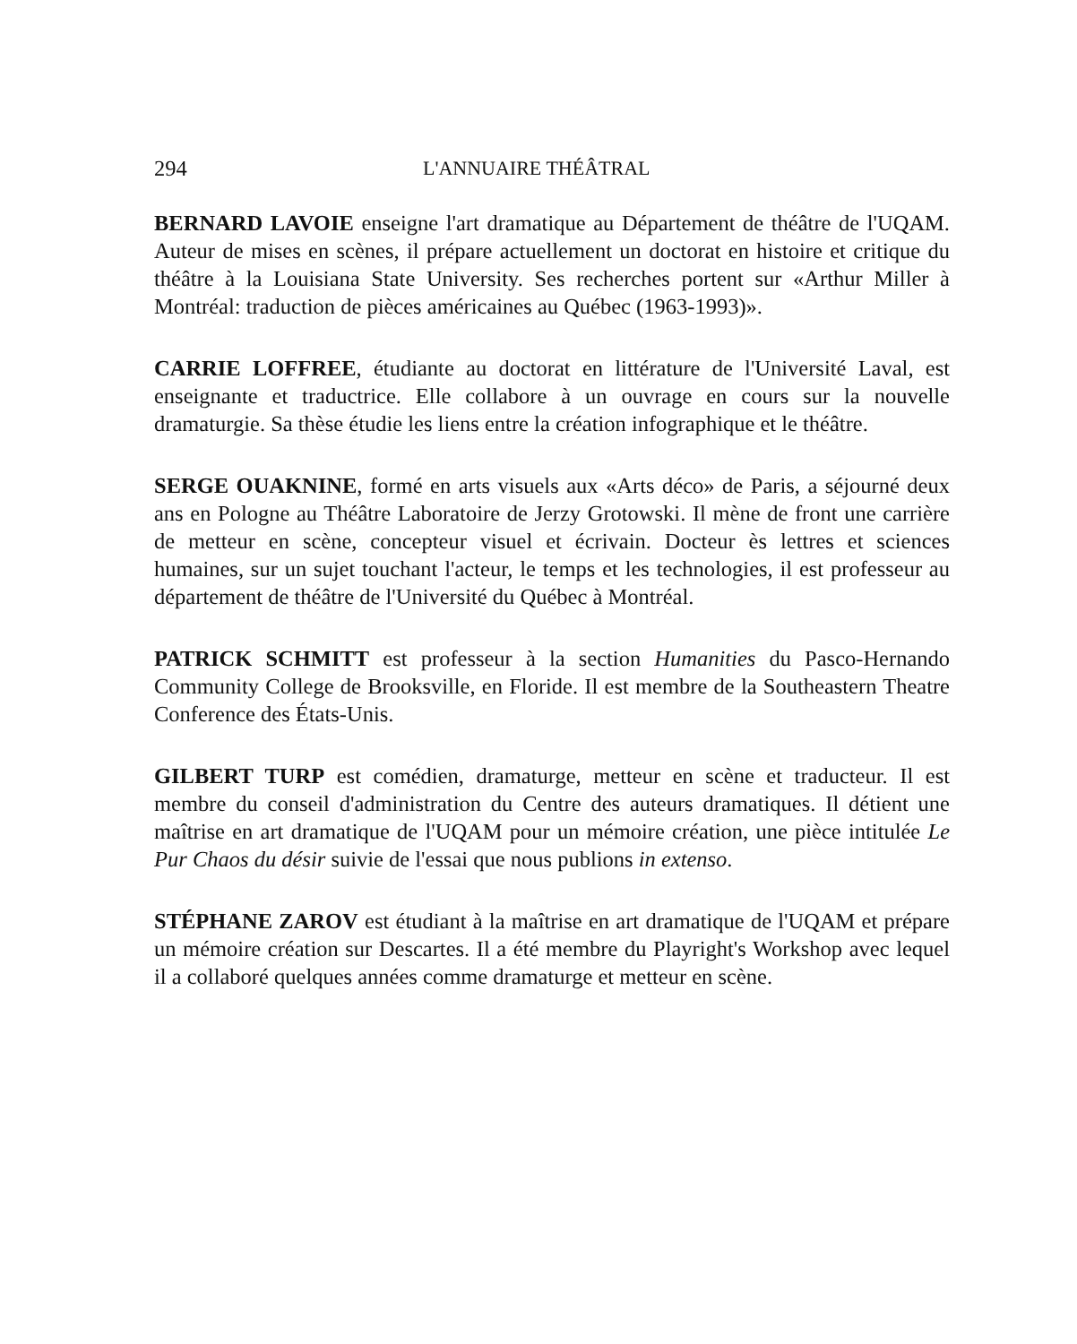294 L'ANNUAIRE THÉÂTRAL
BERNARD LAVOIE enseigne l'art dramatique au Département de théâtre de l'UQAM. Auteur de mises en scènes, il prépare actuellement un doctorat en histoire et critique du théâtre à la Louisiana State University. Ses recherches portent sur «Arthur Miller à Montréal: traduction de pièces américaines au Québec (1963-1993)».
CARRIE LOFFREE, étudiante au doctorat en littérature de l'Université Laval, est enseignante et traductrice. Elle collabore à un ouvrage en cours sur la nouvelle dramaturgie. Sa thèse étudie les liens entre la création infographique et le théâtre.
SERGE OUAKNINE, formé en arts visuels aux «Arts déco» de Paris, a séjourné deux ans en Pologne au Théâtre Laboratoire de Jerzy Grotowski. Il mène de front une carrière de metteur en scène, concepteur visuel et écrivain. Docteur ès lettres et sciences humaines, sur un sujet touchant l'acteur, le temps et les technologies, il est professeur au département de théâtre de l'Université du Québec à Montréal.
PATRICK SCHMITT est professeur à la section Humanities du Pasco-Hernando Community College de Brooksville, en Floride. Il est membre de la Southeastern Theatre Conference des États-Unis.
GILBERT TURP est comédien, dramaturge, metteur en scène et traducteur. Il est membre du conseil d'administration du Centre des auteurs dramatiques. Il détient une maîtrise en art dramatique de l'UQAM pour un mémoire création, une pièce intitulée Le Pur Chaos du désir suivie de l'essai que nous publions in extenso.
STÉPHANE ZAROV est étudiant à la maîtrise en art dramatique de l'UQAM et prépare un mémoire création sur Descartes. Il a été membre du Playright's Workshop avec lequel il a collaboré quelques années comme dramaturge et metteur en scène.